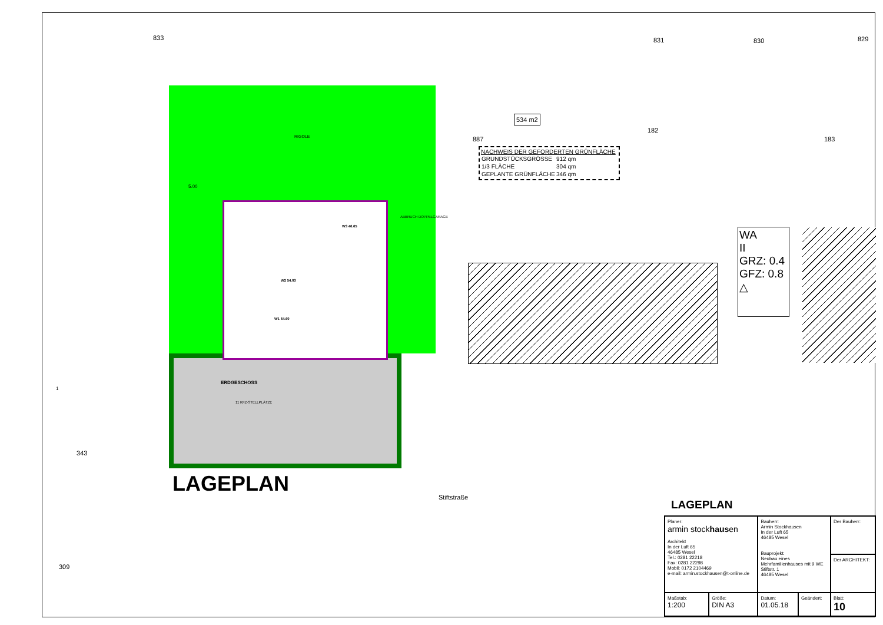W2 54.03
W3 46.65
W1 64.60
833 831 830 829
534 m2
182
887 183
RIGOLE
5.00
ABBRUCH DOPPELGARAGE
ERDGESCHOSS
11 KFZ-STELLPLÄTZE
343
309
1
Stiftstraße
NACHWEIS DER GEFORDERTEN GRÜNFLÄCHE
| GRUNDSTÜCKSGRÖSSE | 912 qm |
| 1/3 FLÄCHE | 304 qm |
| GEPLANTE GRÜNFLÄCHE | 346 qm |
WA
II
GRZ: 0.4
GFZ: 0.8
△
LAGEPLAN
LAGEPLAN
| Planer: armin stock haus en Architekt In der Luft 65 46485 Wesel Tel.: 0281 22218 Fax: 0281 22298 Mobil: 0172 2104469 e-mail: armin.stockhausen@t-online.de | | Bauherr: Armin Stockhausen In der Luft 65 46485 Wesel Bauprojekt: Neubau eines Mehrfamilienhauses mit 9 WE Stiftstr. 1 46485 Wesel | | Der Bauherr: |
| | | | | Der ARCHITEKT: |
| Maßstab: 1:200 | Größe: DIN A3 | Datum: 01.05.18 | Geändert: | Blatt: 10 |